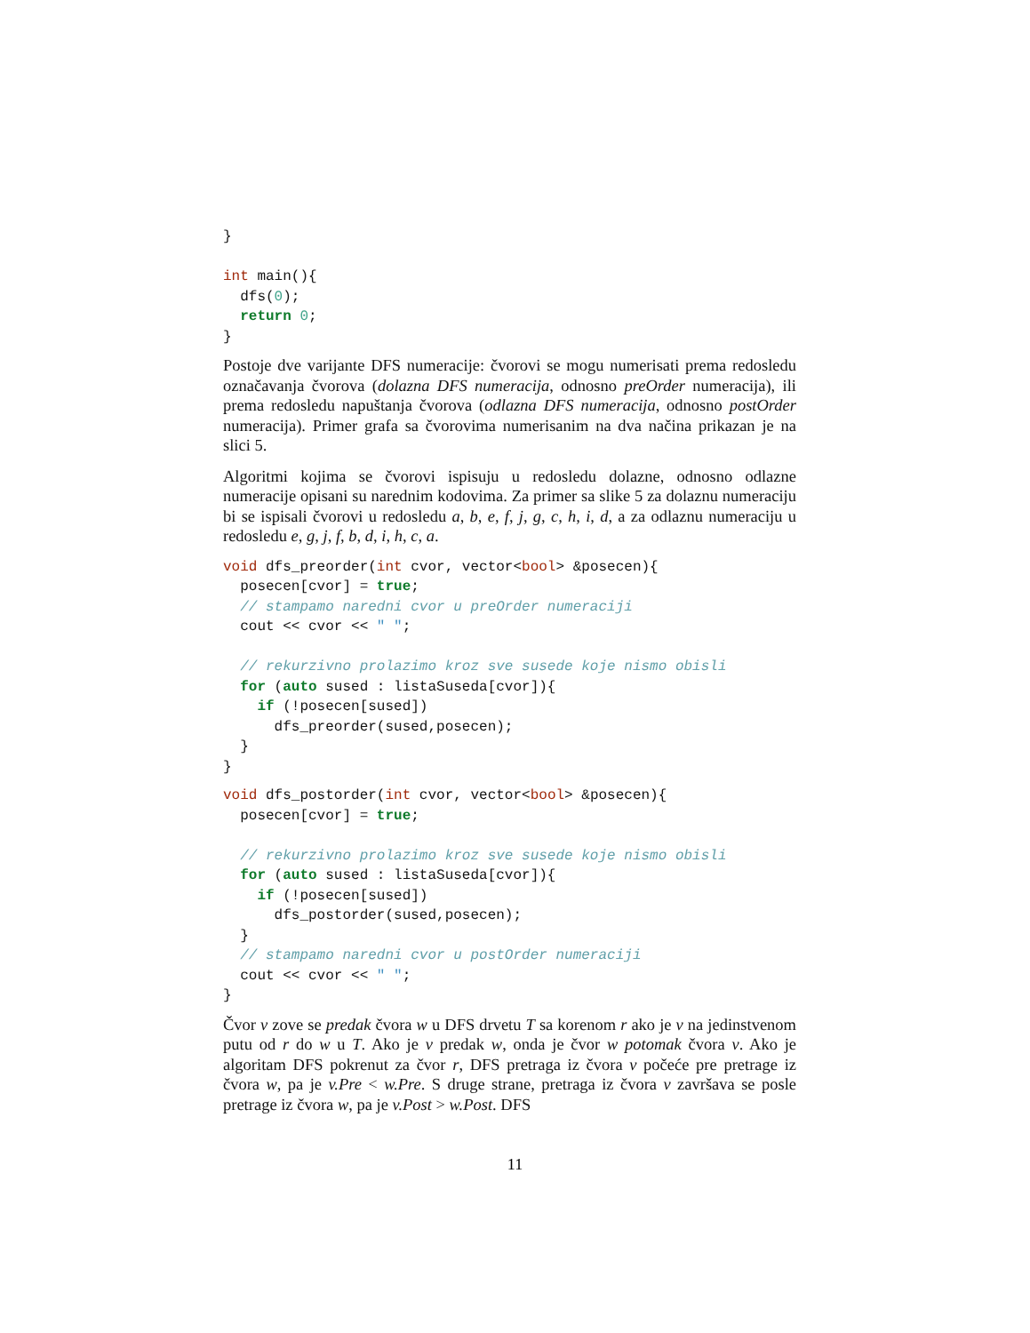}

int main(){
  dfs(0);
  return 0;
}
Postoje dve varijante DFS numeracije: čvorovi se mogu numerisati prema redosledu označavanja čvorova (dolazna DFS numeracija, odnosno preOrder numeracija), ili prema redosledu napuštanja čvorova (odlazna DFS numeracija, odnosno postOrder numeracija). Primer grafa sa čvorovima numerisanim na dva načina prikazan je na slici 5.
Algoritmi kojima se čvorovi ispisuju u redosledu dolazne, odnosno odlazne numeracije opisani su narednim kodovima. Za primer sa slike 5 za dolaznu numeraciju bi se ispisali čvorovi u redosledu a, b, e, f, j, g, c, h, i, d, a za odlaznu numeraciju u redosledu e, g, j, f, b, d, i, h, c, a.
void dfs_preorder(int cvor, vector<bool> &posecen){
  posecen[cvor] = true;
  // stampamo naredni cvor u preOrder numeraciji
  cout << cvor << " ";

  // rekurzivno prolazimo kroz sve susede koje nismo obisli
  for (auto sused : listaSuseda[cvor]){
    if (!posecen[sused])
      dfs_preorder(sused,posecen);
  }
}
void dfs_postorder(int cvor, vector<bool> &posecen){
  posecen[cvor] = true;

  // rekurzivno prolazimo kroz sve susede koje nismo obisli
  for (auto sused : listaSuseda[cvor]){
    if (!posecen[sused])
      dfs_postorder(sused,posecen);
  }
  // stampamo naredni cvor u postOrder numeraciji
  cout << cvor << " ";
}
Čvor v zove se predak čvora w u DFS drvetu T sa korenom r ako je v na jedinstvenom putu od r do w u T. Ako je v predak w, onda je čvor w potomak čvora v. Ako je algoritam DFS pokrenut za čvor r, DFS pretraga iz čvora v počeće pre pretrage iz čvora w, pa je v.Pre < w.Pre. S druge strane, pretraga iz čvora v završava se posle pretrage iz čvora w, pa je v.Post > w.Post. DFS
11